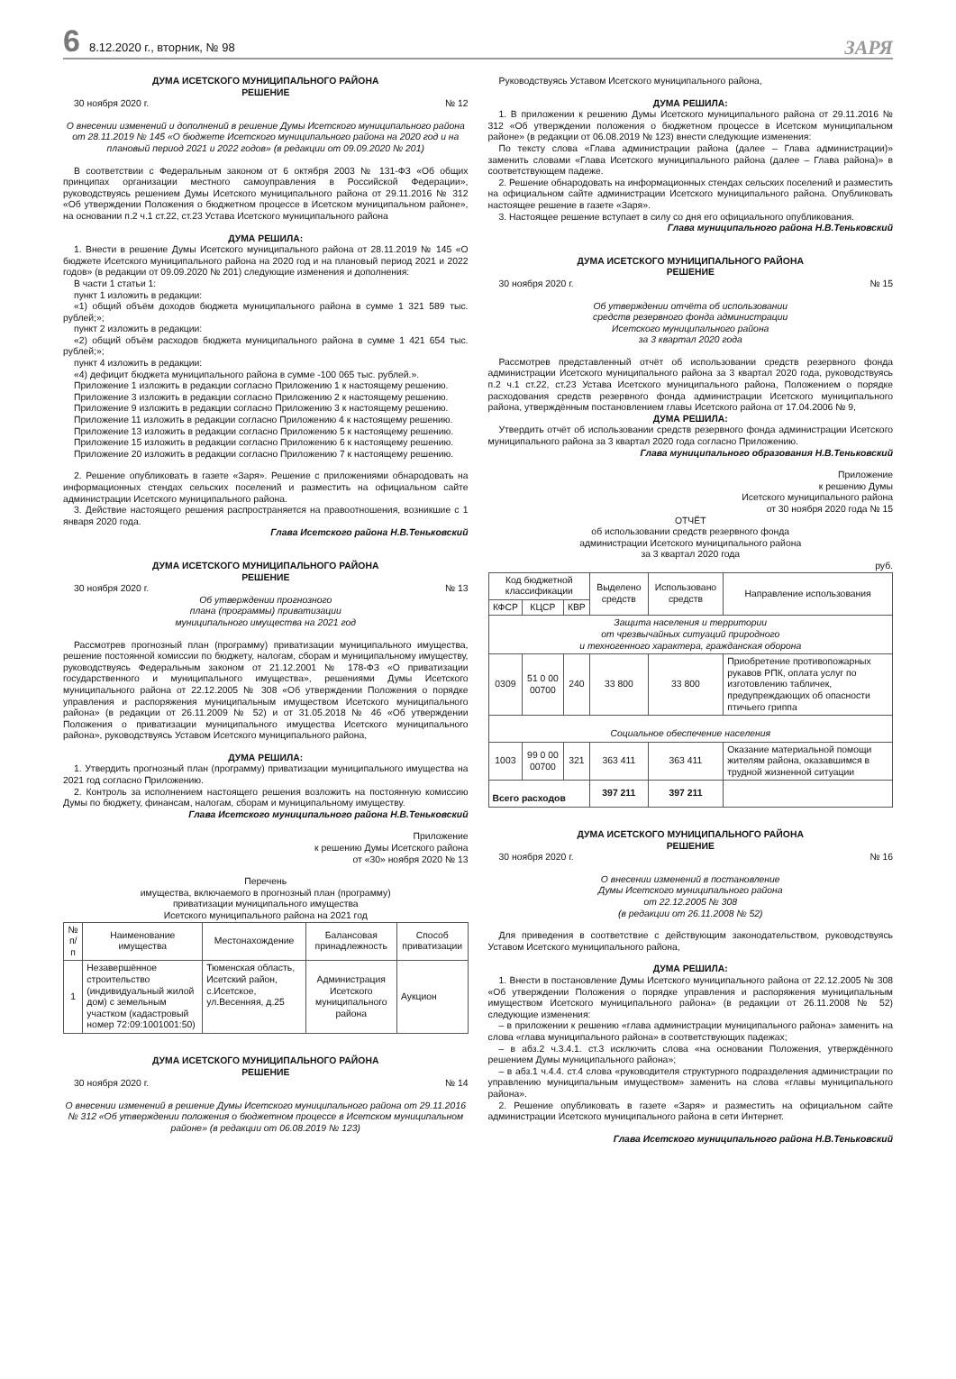6 8.12.2020 г., вторник, № 98 ЗАРЯ
ДУМА ИСЕТСКОГО МУНИЦИПАЛЬНОГО РАЙОНА
РЕШЕНИЕ
30 ноября 2020 г. № 12
О внесении изменений и дополнений в решение Думы Исетского муниципального района от 28.11.2019 № 145 «О бюджете Исетского муниципального района на 2020 год и на плановый период 2021 и 2022 годов» (в редакции от 09.09.2020 № 201)
В соответствии с Федеральным законом от 6 октября 2003 № 131-ФЗ «Об общих принципах организации местного самоуправления в Российской Федерации», руководствуясь решением Думы Исетского муниципального района от 29.11.2016 № 312 «Об утверждении Положения о бюджетном процессе в Исетском муниципальном районе», на основании п.2 ч.1 ст.22, ст.23 Устава Исетского муниципального района
ДУМА РЕШИЛА:
1. Внести в решение Думы Исетского муниципального района от 28.11.2019 № 145 «О бюджете Исетского муниципального района на 2020 год и на плановый период 2021 и 2022 годов» (в редакции от 09.09.2020 № 201) следующие изменения и дополнения:
В части 1 статьи 1:
пункт 1 изложить в редакции:
«1) общий объём доходов бюджета муниципального района в сумме 1 321 589 тыс. рублей;»;
пункт 2 изложить в редакции:
«2) общий объём расходов бюджета муниципального района в сумме 1 421 654 тыс. рублей;»;
пункт 4 изложить в редакции:
«4) дефицит бюджета муниципального района в сумме -100 065 тыс. рублей.».
Приложение 1 изложить в редакции согласно Приложению 1 к настоящему решению.
Приложение 3 изложить в редакции согласно Приложению 2 к настоящему решению.
Приложение 9 изложить в редакции согласно Приложению 3 к настоящему решению.
Приложение 11 изложить в редакции согласно Приложению 4 к настоящему решению.
Приложение 13 изложить в редакции согласно Приложению 5 к настоящему решению.
Приложение 15 изложить в редакции согласно Приложению 6 к настоящему решению.
Приложение 20 изложить в редакции согласно Приложению 7 к настоящему решению.
2. Решение опубликовать в газете «Заря». Решение с приложениями обнародовать на информационных стендах сельских поселений и разместить на официальном сайте администрации Исетского муниципального района.
3. Действие настоящего решения распространяется на правоотношения, возникшие с 1 января 2020 года.
Глава Исетского района Н.В.Теньковский
ДУМА ИСЕТСКОГО МУНИЦИПАЛЬНОГО РАЙОНА
РЕШЕНИЕ
30 ноября 2020 г. № 13
Об утверждении прогнозного
плана (программы) приватизации
муниципального имущества на 2021 год
Рассмотрев прогнозный план (программу) приватизации муниципального имущества, решение постоянной комиссии по бюджету, налогам, сборам и муниципальному имуществу, руководствуясь Федеральным законом от 21.12.2001 № 178-ФЗ «О приватизации государственного и муниципального имущества», решениями Думы Исетского муниципального района от 22.12.2005 № 308 «Об утверждении Положения о порядке управления и распоряжения муниципальным имуществом Исетского муниципального района» (в редакции от 26.11.2009 № 52) и от 31.05.2018 № 46 «Об утверждении Положения о приватизации муниципального имущества Исетского муниципального района», руководствуясь Уставом Исетского муниципального района,
ДУМА РЕШИЛА:
1. Утвердить прогнозный план (программу) приватизации муниципального имущества на 2021 год согласно Приложению.
2. Контроль за исполнением настоящего решения возложить на постоянную комиссию Думы по бюджету, финансам, налогам, сборам и муниципальному имуществу.
Глава Исетского муниципального района Н.В.Теньковский
Приложение
к решению Думы Исетского района
от «30» ноября 2020 № 13
Перечень
имущества, включаемого в прогнозный план (программу)
приватизации муниципального имущества
Исетского муниципального района на 2021 год
| № п/п | Наименование имущества | Местонахождение | Балансовая принадлежность | Способ приватизации |
| --- | --- | --- | --- | --- |
| 1 | Незавершённое строительство (индивидуальный жилой дом) с земельным участком (кадастровый номер 72:09:1001001:50) | Тюменская область, Исетский район, с.Исетское, ул.Весенняя, д.25 | Администрация Исетского муниципального района | Аукцион |
ДУМА ИСЕТСКОГО МУНИЦИПАЛЬНОГО РАЙОНА
РЕШЕНИЕ
30 ноября 2020 г. № 14
О внесении изменений в решение Думы Исетского муниципального района от 29.11.2016 № 312 «Об утверждении положения о бюджетном процессе в Исетском муниципальном районе» (в редакции от 06.08.2019 № 123)
Руководствуясь Уставом Исетского муниципального района,
ДУМА РЕШИЛА:
1. В приложении к решению Думы Исетского муниципального района от 29.11.2016 № 312 «Об утверждении положения о бюджетном процессе в Исетском муниципальном районе» (в редакции от 06.08.2019 № 123) внести следующие изменения:
По тексту слова «Глава администрации района (далее – Глава администрации)» заменить словами «Глава Исетского муниципального района (далее – Глава района)» в соответствующем падеже.
2. Решение обнародовать на информационных стендах сельских поселений и разместить на официальном сайте администрации Исетского муниципального района. Опубликовать настоящее решение в газете «Заря».
3. Настоящее решение вступает в силу со дня его официального опубликования.
Глава муниципального района Н.В.Теньковский
ДУМА ИСЕТСКОГО МУНИЦИПАЛЬНОГО РАЙОНА
РЕШЕНИЕ
30 ноября 2020 г. № 15
Об утверждении отчёта об использовании
средств резервного фонда администрации
Исетского муниципального района
за 3 квартал 2020 года
Рассмотрев представленный отчёт об использовании средств резервного фонда администрации Исетского муниципального района за 3 квартал 2020 года, руководствуясь п.2 ч.1 ст.22, ст.23 Устава Исетского муниципального района, Положением о порядке расходования средств резервного фонда администрации Исетского муниципального района, утверждённым постановлением главы Исетского района от 17.04.2006 № 9,
ДУМА РЕШИЛА:
Утвердить отчёт об использовании средств резервного фонда администрации Исетского муниципального района за 3 квартал 2020 года согласно Приложению.
Глава муниципального образования Н.В.Теньковский
Приложение
к решению Думы
Исетского муниципального района
от 30 ноября 2020 года № 15
ОТЧЁТ
об использовании средств резервного фонда
администрации Исетского муниципального района
за 3 квартал 2020 года
руб.
| Код бюджетной классификации | | | Выделено средств | Использовано средств | Направление использования |
| --- | --- | --- | --- | --- | --- |
| КФСР | КЦСР | КВР | | | |
| Защита населения и территории от чрезвычайных ситуаций природного и техногенного характера, гражданская оборона | | | | | |
| 0309 | 51 0 00 00700 | 240 | 33 800 | 33 800 | Приобретение противопожарных рукавов РПК, оплата услуг по изготовлению табличек, предупреждающих об опасности птичьего гриппа |
| Социальное обеспечение населения | | | | | |
| 1003 | 99 0 00 00700 | 321 | 363 411 | 363 411 | Оказание материальной помощи жителям района, оказавшимся в трудной жизненной ситуации |
| Всего расходов | | | 397 211 | 397 211 | |
ДУМА ИСЕТСКОГО МУНИЦИПАЛЬНОГО РАЙОНА
РЕШЕНИЕ
30 ноября 2020 г. № 16
О внесении изменений в постановление
Думы Исетского муниципального района
от 22.12.2005 № 308
(в редакции от 26.11.2008 № 52)
Для приведения в соответствие с действующим законодательством, руководствуясь Уставом Исетского муниципального района,
ДУМА РЕШИЛА:
1. Внести в постановление Думы Исетского муниципального района от 22.12.2005 № 308 «Об утверждении Положения о порядке управления и распоряжения муниципальным имуществом Исетского муниципального района» (в редакции от 26.11.2008 № 52) следующие изменения:
– в приложении к решению «глава администрации муниципального района» заменить на слова «глава муниципального района» в соответствующих падежах;
– в абз.2 ч.3.4.1. ст.3 исключить слова «на основании Положения, утверждённого решением Думы муниципального района»;
– в абз.1 ч.4.4. ст.4 слова «руководителя структурного подразделения администрации по управлению муниципальным имуществом» заменить на слова «главы муниципального района».
2. Решение опубликовать в газете «Заря» и разместить на официальном сайте администрации Исетского муниципального района в сети Интернет.
Глава Исетского муниципального района Н.В.Теньковский